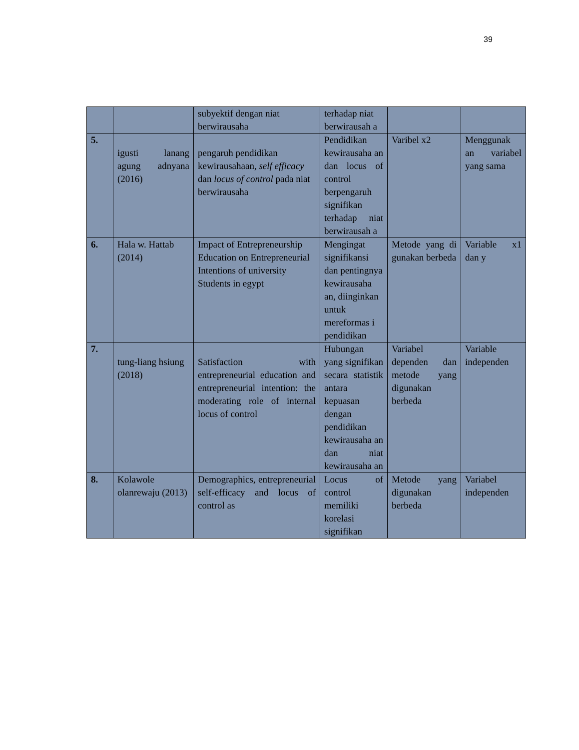39
| | | subyektif dengan niat berwirausaha | terhadap niat berwirausah a | | |
| 5. | igusti lanang agung adnyana (2016) | pengaruh pendidikan kewirausahaan, self efficacy dan locus of control pada niat berwirausaha | Pendidikan kewirausaha an dan locus of control berpengaruh signifikan terhadap niat berwirausah a | Varibel x2 | Menggunak an variabel yang sama |
| 6. | Hala w. Hattab (2014) | Impact of Entrepreneurship Education on Entrepreneurial Intentions of university Students in egypt | Mengingat signifikansi dan pentingnya kewirausaha an, diinginkan untuk mereformas i pendidikan | Metode yang di gunakan berbeda | Variable x1 dan y |
| 7. | tung-liang hsiung (2018) | Satisfaction with entrepreneurial education and entrepreneurial intention: the moderating role of internal locus of control | Hubungan yang signifikan secara statistik antara kepuasan dengan pendidikan kewirausaha an dan niat kewirausaha an | Variabel dependen dan metode yang digunakan berbeda | Variable independen |
| 8. | Kolawole olanrewaju (2013) | Demographics, entrepreneurial self-efficacy and locus of control as | Locus of control memiliki korelasi signifikan | Metode yang digunakan berbeda | Variabel independen |